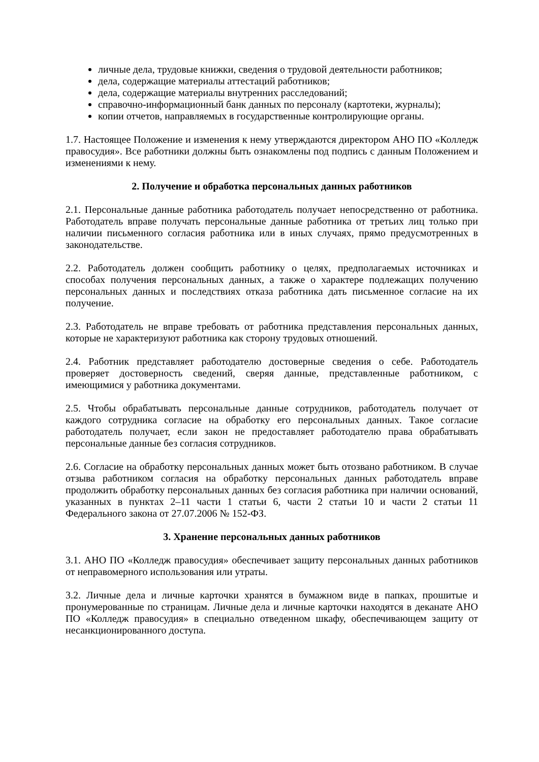личные дела, трудовые книжки, сведения о трудовой деятельности работников;
дела, содержащие материалы аттестаций работников;
дела, содержащие материалы внутренних расследований;
справочно-информационный банк данных по персоналу (картотеки, журналы);
копии отчетов, направляемых в государственные контролирующие органы.
1.7. Настоящее Положение и изменения к нему утверждаются директором АНО ПО «Колледж правосудия». Все работники должны быть ознакомлены под подпись с данным Положением и изменениями к нему.
2. Получение и обработка персональных данных работников
2.1. Персональные данные работника работодатель получает непосредственно от работника. Работодатель вправе получать персональные данные работника от третьих лиц только при наличии письменного согласия работника или в иных случаях, прямо предусмотренных в законодательстве.
2.2. Работодатель должен сообщить работнику о целях, предполагаемых источниках и способах получения персональных данных, а также о характере подлежащих получению персональных данных и последствиях отказа работника дать письменное согласие на их получение.
2.3. Работодатель не вправе требовать от работника представления персональных данных, которые не характеризуют работника как сторону трудовых отношений.
2.4. Работник представляет работодателю достоверные сведения о себе. Работодатель проверяет достоверность сведений, сверяя данные, представленные работником, с имеющимися у работника документами.
2.5. Чтобы обрабатывать персональные данные сотрудников, работодатель получает от каждого сотрудника согласие на обработку его персональных данных. Такое согласие работодатель получает, если закон не предоставляет работодателю права обрабатывать персональные данные без согласия сотрудников.
2.6. Согласие на обработку персональных данных может быть отозвано работником. В случае отзыва работником согласия на обработку персональных данных работодатель вправе продолжить обработку персональных данных без согласия работника при наличии оснований, указанных в пунктах 2–11 части 1 статьи 6, части 2 статьи 10 и части 2 статьи 11 Федерального закона от 27.07.2006 № 152-ФЗ.
3. Хранение персональных данных работников
3.1. АНО ПО «Колледж правосудия» обеспечивает защиту персональных данных работников от неправомерного использования или утраты.
3.2. Личные дела и личные карточки хранятся в бумажном виде в папках, прошитые и пронумерованные по страницам. Личные дела и личные карточки находятся в деканате АНО ПО «Колледж правосудия» в специально отведенном шкафу, обеспечивающем защиту от несанкционированного доступа.